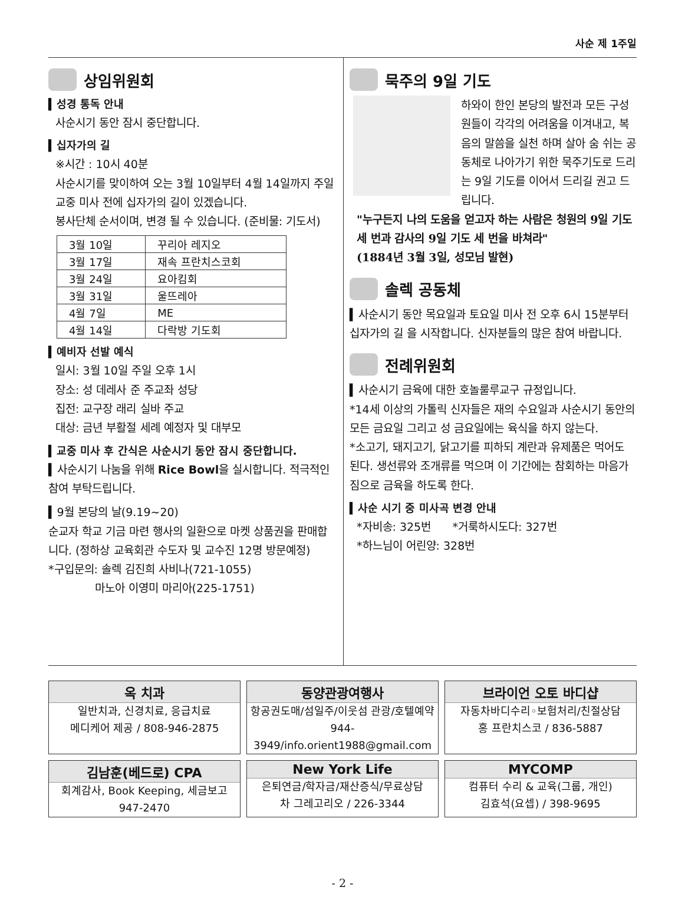사순 제 1주일
상임위원회
▍성경 통독 안내
사순시기 동안 잠시 중단합니다.
▍십자가의 길
※시간 : 10시 40분
사순시기를 맞이하여 오는 3월 10일부터 4월 14일까지 주일 교중 미사 전에 십자가의 길이 있겠습니다.
봉사단체 순서이며, 변경 될 수 있습니다. (준비물: 기도서)
| 3월 10일 | 꾸리아 레지오 |
| 3월 17일 | 재속 프란치스코회 |
| 3월 24일 | 요아킴회 |
| 3월 31일 | 울뜨레아 |
| 4월 7일 | ME |
| 4월 14일 | 다락방 기도회 |
▍예비자 선발 예식
일시: 3월 10일 주일 오후 1시
장소: 성 데레사 준 주교좌 성당
집전: 교구장 래리 실바 주교
대상: 금년 부활절 세례 예정자 및 대부모
▍교중 미사 후 간식은 사순시기 동안 잠시 중단합니다.
▍사순시기 나눔을 위해 Rice Bowl을 실시합니다. 적극적인 참여 부탁드립니다.
▍9월 본당의 날(9.19~20)
순교자 학교 기금 마련 행사의 일환으로 마켓 상품권을 판매합니다. (정하상 교육회관 수도자 및 교수진 12명 방문예정)
*구입문의: 솔렉 김진희 사비나(721-1055)
마노아 이영미 마리아(225-1751)
묵주의 9일 기도
하와이 한인 본당의 발전과 모든 구성원들이 각각의 어려움을 이겨내고, 복음의 말씀을 실천 하며 살아 숨 쉬는 공동체로 나아가기 위한 묵주기도로 드리는 9일 기도를 이어서 드리길 권고 드립니다.
"누구든지 나의 도움을 얻고자 하는 사람은 청원의 9일 기도 세 번과 감사의 9일 기도 세 번을 바쳐라"
(1884년 3월 3일, 성모님 발현)
솔렉 공동체
▍사순시기 동안 목요일과 토요일 미사 전 오후 6시 15분부터 십자가의 길 을 시작합니다. 신자분들의 많은 참여 바랍니다.
전례위원회
▍사순시기 금육에 대한 호놀룰루교구 규정입니다.
*14세 이상의 가톨릭 신자들은 재의 수요일과 사순시기 동안의 모든 금요일 그리고 성 금요일에는 육식을 하지 않는다.
*소고기, 돼지고기, 닭고기를 피하되 계란과 유제품은 먹어도 된다. 생선류와 조개류를 먹으며 이 기간에는 참회하는 마음가짐으로 금육을 하도록 한다.
▍사순 시기 중 미사곡 변경 안내
*자비송: 325번 *거룩하시도다: 327번
*하느님이 어린양: 328번
옥 치과
일반치과, 신경치료, 응급치료
메디케어 제공 / 808-946-2875
동양관광여행사
항공권도매/섬일주/이웃섬 관광/호텔예약
944-3949/info.orient1988@gmail.com
브라이언 오토 바디샵
자동차바디수리◦보험처리/친절상담
홍 프란치스코 / 836-5887
김남훈(베드로) CPA
회계감사, Book Keeping, 세금보고
947-2470
New York Life
은퇴연금/학자금/재산증식/무료상담
차 그레고리오 / 226-3344
MYCOMP
컴퓨터 수리 & 교육(그룹, 개인)
김효석(요셉) / 398-9695
- 2 -